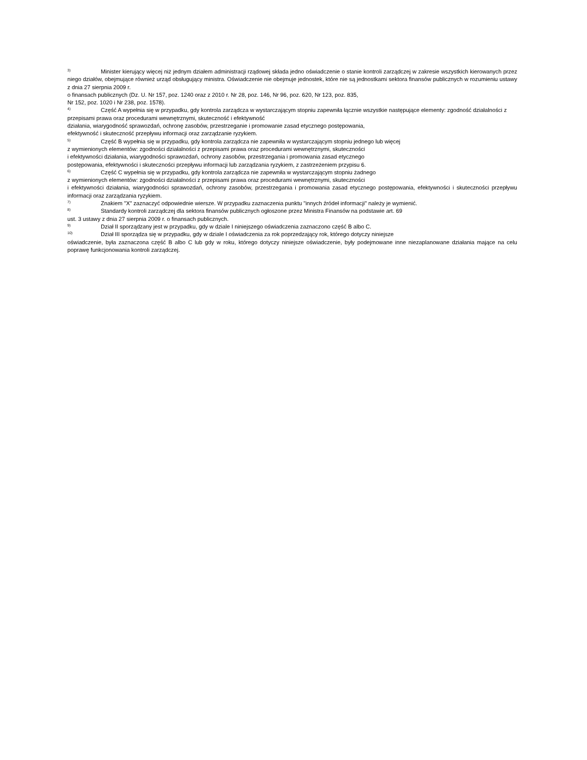<sup>3)</sup> Minister kierujący więcej niż jednym działem administracji rządowej składa jedno oświadczenie o stanie kontroli zarządczej w zakresie wszystkich kierowanych przez niego działów, obejmujące również urząd obsługujący ministra. Oświadczenie nie obejmuje jednostek, które nie są jednostkami sektora finansów publicznych w rozumieniu ustawy z dnia 27 sierpnia 2009 r.
o finansach publicznych (Dz. U. Nr 157, poz. 1240 oraz z 2010 r. Nr 28, poz. 146, Nr 96, poz. 620, Nr 123, poz. 835,
Nr 152, poz. 1020 i Nr 238, poz. 1578).
<sup>4)</sup> Część A wypełnia się w przypadku, gdy kontrola zarządcza w wystarczającym stopniu zapewniła łącznie wszystkie następujące elementy: zgodność działalności z przepisami prawa oraz procedurami wewnętrznymi, skuteczność i efektywność
działania, wiarygodność sprawozdań, ochronę zasobów, przestrzeganie i promowanie zasad etycznego postępowania,
efektywność i skuteczność przepływu informacji oraz zarządzanie ryzykiem.
<sup>5)</sup> Część B wypełnia się w przypadku, gdy kontrola zarządcza nie zapewniła w wystarczającym stopniu jednego lub więcej
z wymienionych elementów: zgodności działalności z przepisami prawa oraz procedurami wewnętrznymi, skuteczności
i efektywności działania, wiarygodności sprawozdań, ochrony zasobów, przestrzegania i promowania zasad etycznego
postępowania, efektywności i skuteczności przepływu informacji lub zarządzania ryzykiem, z zastrzeżeniem przypisu 6.
<sup>6)</sup> Część C wypełnia się w przypadku, gdy kontrola zarządcza nie zapewniła w wystarczającym stopniu żadnego
z wymienionych elementów: zgodności działalności z przepisami prawa oraz procedurami wewnętrznymi, skuteczności
i efektywności działania, wiarygodności sprawozdań, ochrony zasobów, przestrzegania i promowania zasad etycznego postępowania, efektywności i skuteczności przepływu informacji oraz zarządzania ryzykiem.
<sup>7)</sup> Znakiem "X" zaznaczyć odpowiednie wiersze. W przypadku zaznaczenia punktu "innych źródeł informacji" należy je wymienić.
<sup>8)</sup> Standardy kontroli zarządczej dla sektora finansów publicznych ogłoszone przez Ministra Finansów na podstawie art. 69
ust. 3 ustawy z dnia 27 sierpnia 2009 r. o finansach publicznych.
<sup>9)</sup> Dział II sporządzany jest w przypadku, gdy w dziale I niniejszego oświadczenia zaznaczono część B albo C.
<sup>10)</sup> Dział III sporządza się w przypadku, gdy w dziale I oświadczenia za rok poprzedzający rok, którego dotyczy niniejsze
oświadczenie, była zaznaczona część B albo C lub gdy w roku, którego dotyczy niniejsze oświadczenie, były podejmowane inne niezaplanowane działania mające na celu poprawę funkcjonowania kontroli zarządczej.